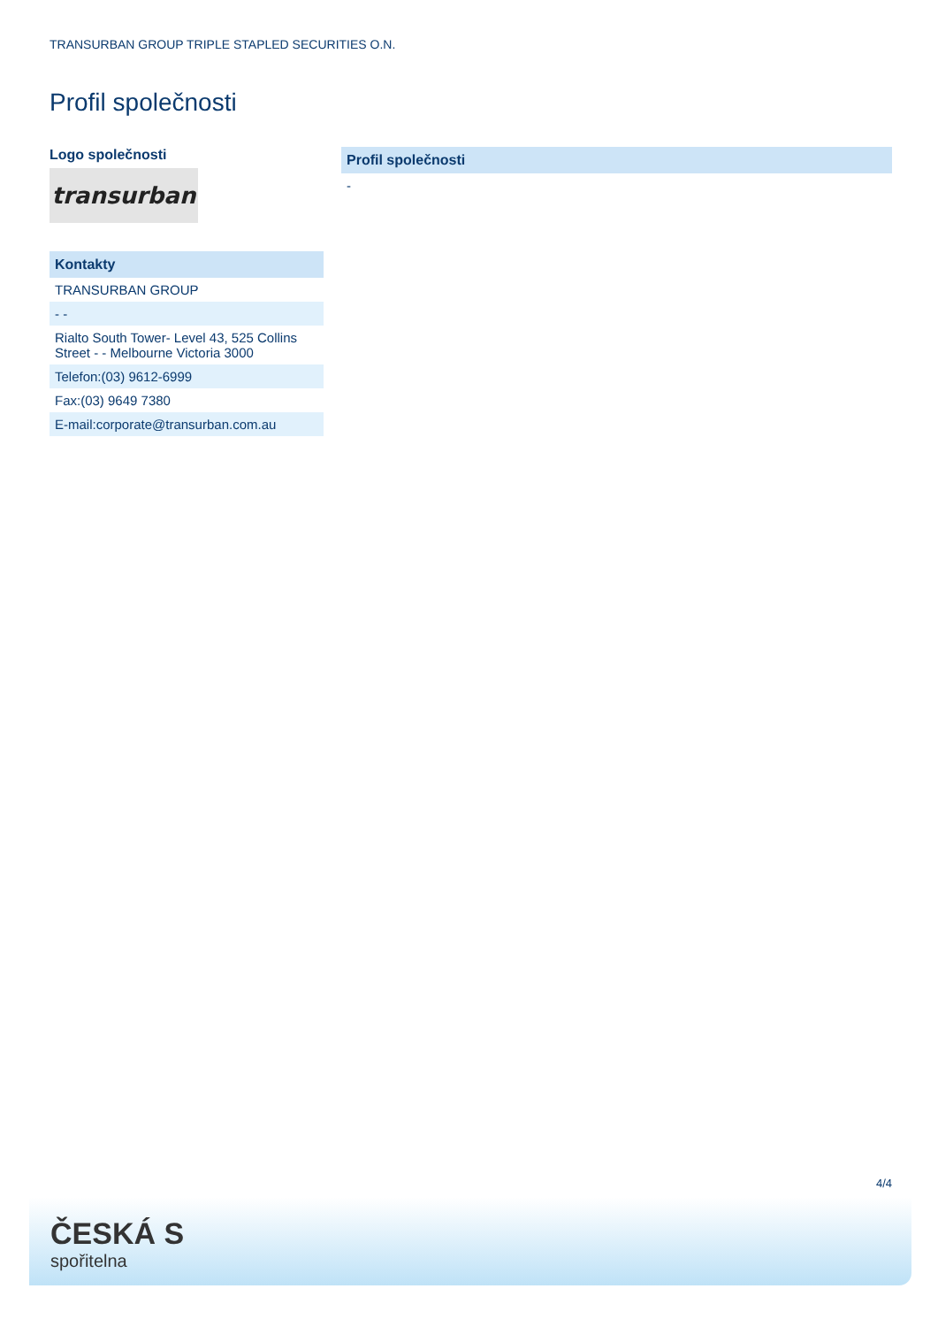TRANSURBAN GROUP TRIPLE STAPLED SECURITIES O.N.
Profil společnosti
Logo společnosti
transurban
| Kontakty |
| --- |
| TRANSURBAN GROUP |
| - - |
| Rialto South Tower- Level 43, 525 Collins Street - - Melbourne Victoria 3000 |
| Telefon:(03) 9612-6999 |
| Fax:(03) 9649 7380 |
| E-mail:corporate@transurban.com.au |
| Profil společnosti |
| --- |
| - |
4/4
ČESKÁ S
spořitelna